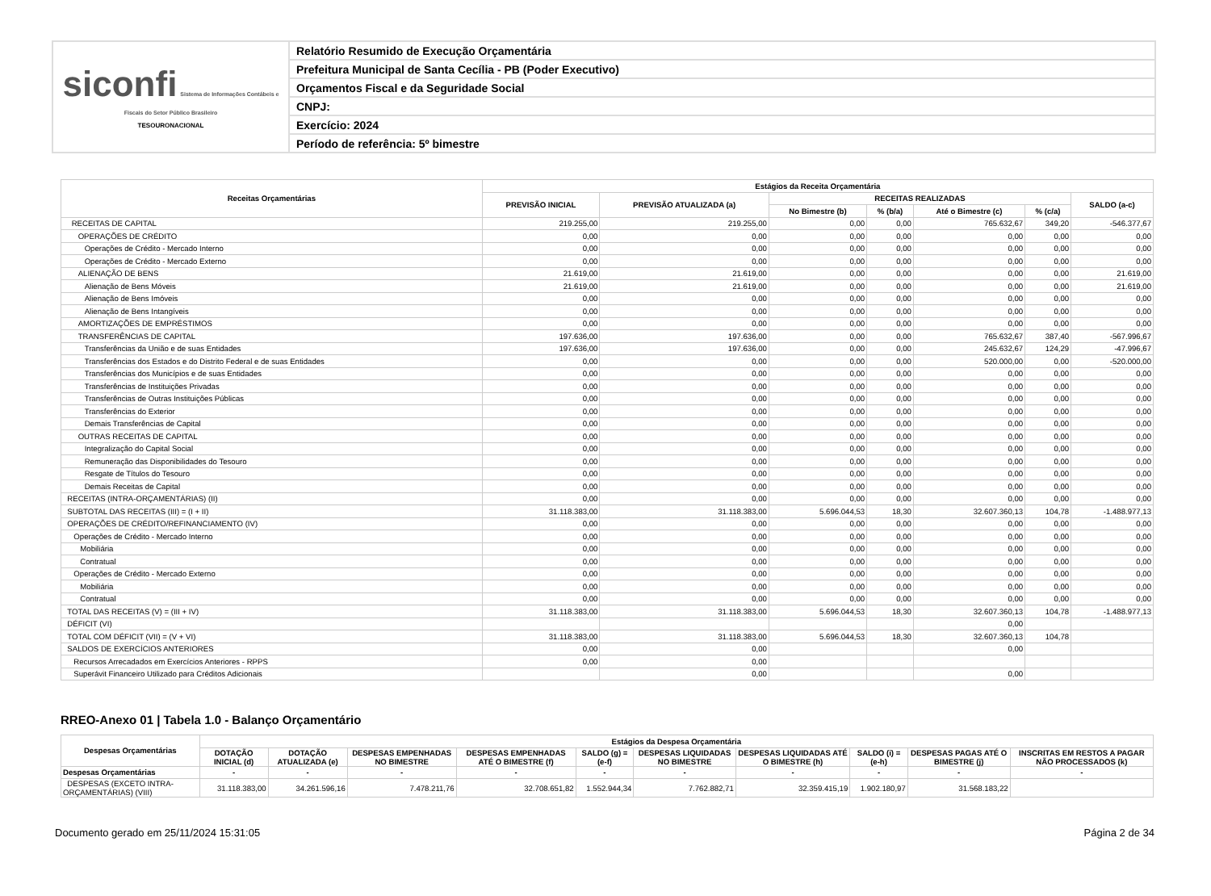| siconfi Sistema de Informações Contábeis e Fiscais do Setor Público Brasileiro TESOURONACIONAL | Relatório Resumido de Execução Orçamentária |
| | Prefeitura Municipal de Santa Cecília - PB (Poder Executivo) |
| | Orçamentos Fiscal e da Seguridade Social |
| | CNPJ: |
| | Exercício: 2024 |
| | Período de referência: 5º bimestre |
| Receitas Orçamentárias | Estágios da Receita Orçamentária | | | | | | |
| --- | --- | --- | --- | --- | --- | --- | --- |
| | PREVISÃO INICIAL | PREVISÃO ATUALIZADA (a) | RECEITAS REALIZADAS | | | | SALDO (a-c) |
| | | | No Bimestre (b) | % (b/a) | Até o Bimestre (c) | % (c/a) | |
| RECEITAS DE CAPITAL | 219.255,00 | 219.255,00 | 0,00 | 0,00 | 765.632,67 | 349,20 | -546.377,67 |
| OPERAÇÕES DE CRÉDITO | 0,00 | 0,00 | 0,00 | 0,00 | 0,00 | 0,00 | 0,00 |
| Operações de Crédito - Mercado Interno | 0,00 | 0,00 | 0,00 | 0,00 | 0,00 | 0,00 | 0,00 |
| Operações de Crédito - Mercado Externo | 0,00 | 0,00 | 0,00 | 0,00 | 0,00 | 0,00 | 0,00 |
| ALIENAÇÃO DE BENS | 21.619,00 | 21.619,00 | 0,00 | 0,00 | 0,00 | 0,00 | 21.619,00 |
| Alienação de Bens Móveis | 21.619,00 | 21.619,00 | 0,00 | 0,00 | 0,00 | 0,00 | 21.619,00 |
| Alienação de Bens Imóveis | 0,00 | 0,00 | 0,00 | 0,00 | 0,00 | 0,00 | 0,00 |
| Alienação de Bens Intangíveis | 0,00 | 0,00 | 0,00 | 0,00 | 0,00 | 0,00 | 0,00 |
| AMORTIZAÇÕES DE EMPRÉSTIMOS | 0,00 | 0,00 | 0,00 | 0,00 | 0,00 | 0,00 | 0,00 |
| TRANSFERÊNCIAS DE CAPITAL | 197.636,00 | 197.636,00 | 0,00 | 0,00 | 765.632,67 | 387,40 | -567.996,67 |
| Transferências da União e de suas Entidades | 197.636,00 | 197.636,00 | 0,00 | 0,00 | 245.632,67 | 124,29 | -47.996,67 |
| Transferências dos Estados e do Distrito Federal e de suas Entidades | 0,00 | 0,00 | 0,00 | 0,00 | 520.000,00 | 0,00 | -520.000,00 |
| Transferências dos Municípios e de suas Entidades | 0,00 | 0,00 | 0,00 | 0,00 | 0,00 | 0,00 | 0,00 |
| Transferências de Instituições Privadas | 0,00 | 0,00 | 0,00 | 0,00 | 0,00 | 0,00 | 0,00 |
| Transferências de Outras Instituições Públicas | 0,00 | 0,00 | 0,00 | 0,00 | 0,00 | 0,00 | 0,00 |
| Transferências do Exterior | 0,00 | 0,00 | 0,00 | 0,00 | 0,00 | 0,00 | 0,00 |
| Demais Transferências de Capital | 0,00 | 0,00 | 0,00 | 0,00 | 0,00 | 0,00 | 0,00 |
| OUTRAS RECEITAS DE CAPITAL | 0,00 | 0,00 | 0,00 | 0,00 | 0,00 | 0,00 | 0,00 |
| Integralização do Capital Social | 0,00 | 0,00 | 0,00 | 0,00 | 0,00 | 0,00 | 0,00 |
| Remuneração das Disponibilidades do Tesouro | 0,00 | 0,00 | 0,00 | 0,00 | 0,00 | 0,00 | 0,00 |
| Resgate de Títulos do Tesouro | 0,00 | 0,00 | 0,00 | 0,00 | 0,00 | 0,00 | 0,00 |
| Demais Receitas de Capital | 0,00 | 0,00 | 0,00 | 0,00 | 0,00 | 0,00 | 0,00 |
| RECEITAS (INTRA-ORÇAMENTÁRIAS) (II) | 0,00 | 0,00 | 0,00 | 0,00 | 0,00 | 0,00 | 0,00 |
| SUBTOTAL DAS RECEITAS (III) = (I + II) | 31.118.383,00 | 31.118.383,00 | 5.696.044,53 | 18,30 | 32.607.360,13 | 104,78 | -1.488.977,13 |
| OPERAÇÕES DE CRÉDITO/REFINANCIAMENTO (IV) | 0,00 | 0,00 | 0,00 | 0,00 | 0,00 | 0,00 | 0,00 |
| Operações de Crédito - Mercado Interno | 0,00 | 0,00 | 0,00 | 0,00 | 0,00 | 0,00 | 0,00 |
| Mobiliária | 0,00 | 0,00 | 0,00 | 0,00 | 0,00 | 0,00 | 0,00 |
| Contratual | 0,00 | 0,00 | 0,00 | 0,00 | 0,00 | 0,00 | 0,00 |
| Operações de Crédito - Mercado Externo | 0,00 | 0,00 | 0,00 | 0,00 | 0,00 | 0,00 | 0,00 |
| Mobiliária | 0,00 | 0,00 | 0,00 | 0,00 | 0,00 | 0,00 | 0,00 |
| Contratual | 0,00 | 0,00 | 0,00 | 0,00 | 0,00 | 0,00 | 0,00 |
| TOTAL DAS RECEITAS (V) = (III + IV) | 31.118.383,00 | 31.118.383,00 | 5.696.044,53 | 18,30 | 32.607.360,13 | 104,78 | -1.488.977,13 |
| DÉFICIT (VI) | | | | | 0,00 | | |
| TOTAL COM DÉFICIT (VII) = (V + VI) | 31.118.383,00 | 31.118.383,00 | 5.696.044,53 | 18,30 | 32.607.360,13 | 104,78 | |
| SALDOS DE EXERCÍCIOS ANTERIORES | 0,00 | 0,00 | | | 0,00 | | |
| Recursos Arrecadados em Exercícios Anteriores - RPPS | 0,00 | 0,00 | | | | | |
| Superávit Financeiro Utilizado para Créditos Adicionais | | 0,00 | | | 0,00 | | |
RREO-Anexo 01 | Tabela 1.0 - Balanço Orçamentário
| Despesas Orçamentárias | Estágios da Despesa Orçamentária | | | | | | | | | |
| --- | --- | --- | --- | --- | --- | --- | --- | --- | --- | --- |
| | DOTAÇÃO INICIAL (d) | DOTAÇÃO ATUALIZADA (e) | DESPESAS EMPENHADAS NO BIMESTRE | DESPESAS EMPENHADAS ATÉ O BIMESTRE (f) | SALDO (g) = (e-f) | DESPESAS LIQUIDADAS NO BIMESTRE | DESPESAS LIQUIDADAS ATÉ O BIMESTRE (h) | SALDO (i) = (e-h) | DESPESAS PAGAS ATÉ O BIMESTRE (j) | INSCRITAS EM RESTOS A PAGAR NÃO PROCESSADOS (k) |
| Despesas Orçamentárias | - | - | - | - | - | - | - | - | - | - |
| DESPESAS (EXCETO INTRA-ORÇAMENTÁRIAS) (VIII) | 31.118.383,00 | 34.261.596,16 | 7.478.211,76 | 32.708.651,82 | 1.552.944,34 | 7.762.882,71 | 32.359.415,19 | 1.902.180,97 | 31.568.183,22 | |
Documento gerado em 25/11/2024 15:31:05 Página 2 de 34